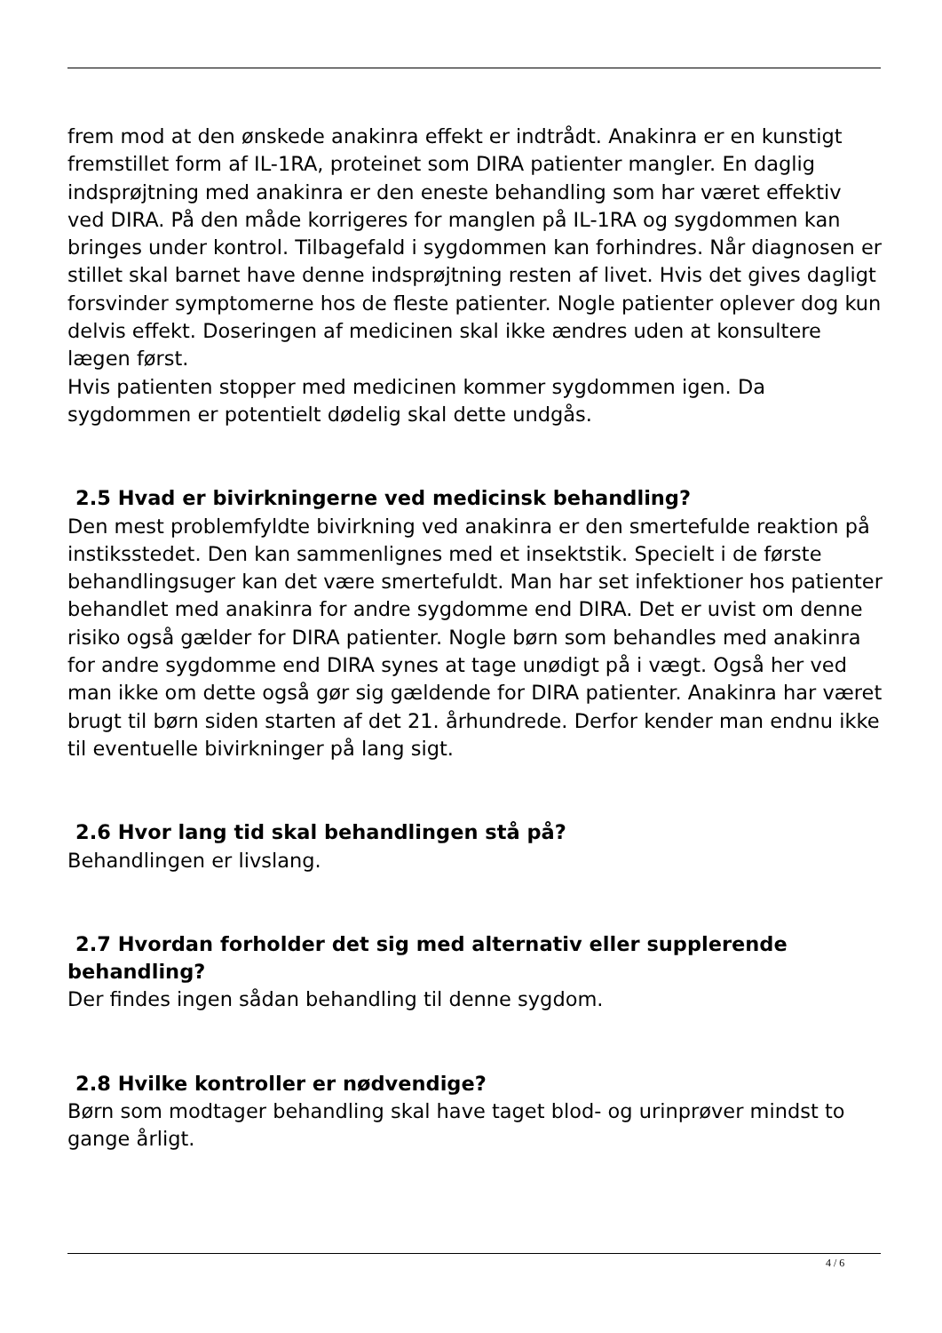frem mod at den ønskede anakinra effekt er indtrådt. Anakinra er en kunstigt fremstillet form af IL-1RA, proteinet som DIRA patienter mangler. En daglig indsprøjtning med anakinra er den eneste behandling som har været effektiv ved DIRA. På den måde korrigeres for manglen på IL-1RA og sygdommen kan bringes under kontrol. Tilbagefald i sygdommen kan forhindres. Når diagnosen er stillet skal barnet have denne indsprøjtning resten af livet. Hvis det gives dagligt forsvinder symptomerne hos de fleste patienter. Nogle patienter oplever dog kun delvis effekt. Doseringen af medicinen skal ikke ændres uden at konsultere lægen først.
Hvis patienten stopper med medicinen kommer sygdommen igen. Da sygdommen er potentielt dødelig skal dette undgås.
2.5 Hvad er bivirkningerne ved medicinsk behandling?
Den mest problemfyldte bivirkning ved anakinra er den smertefulde reaktion på instiksstedet. Den kan sammenlignes med et insektstik. Specielt i de første behandlingsuger kan det være smertefuldt. Man har set infektioner hos patienter behandlet med anakinra for andre sygdomme end DIRA. Det er uvist om denne risiko også gælder for DIRA patienter. Nogle børn som behandles med anakinra for andre sygdomme end DIRA synes at tage unødigt på i vægt. Også her ved man ikke om dette også gør sig gældende for DIRA patienter. Anakinra har været brugt til børn siden starten af det 21. århundrede. Derfor kender man endnu ikke til eventuelle bivirkninger på lang sigt.
2.6 Hvor lang tid skal behandlingen stå på?
Behandlingen er livslang.
2.7 Hvordan forholder det sig med alternativ eller supplerende behandling?
Der findes ingen sådan behandling til denne sygdom.
2.8 Hvilke kontroller er nødvendige?
Børn som modtager behandling skal have taget blod- og urinprøver mindst to gange årligt.
4 / 6